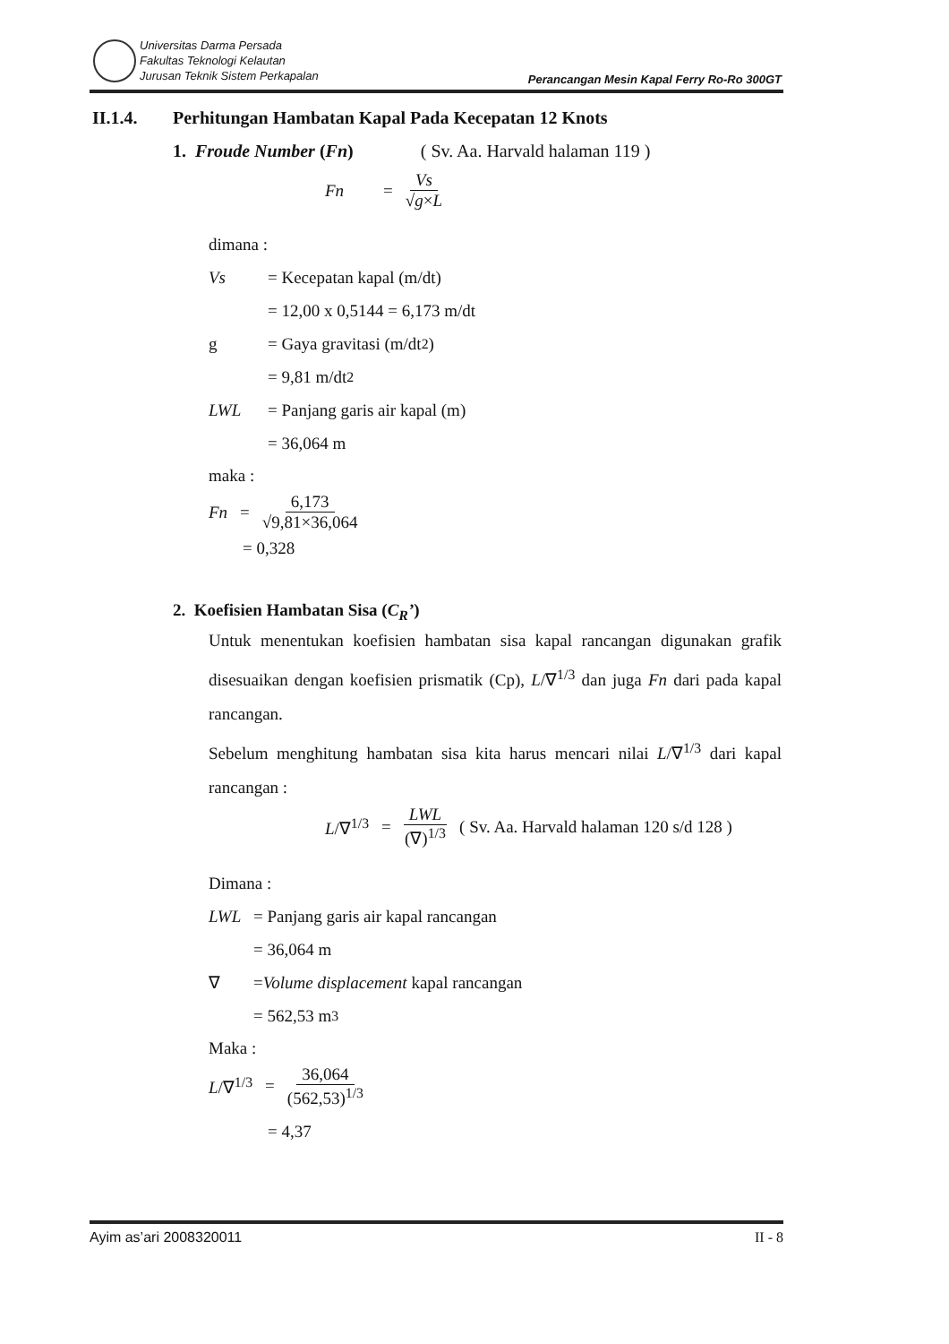Universitas Darma Persada
Fakultas Teknologi Kelautan
Jurusan Teknik Sistem Perkapalan
Perancangan Mesin Kapal Ferry Ro-Ro 300GT
II.1.4. Perhitungan Hambatan Kapal Pada Kecepatan 12 Knots
1. Froude Number (Fn) ( Sv. Aa. Harvald halaman 119 )
Fn = Vs √g×L
dimana :
Vs = Kecepatan kapal (m/dt)
= 12,00 x 0,5144 = 6,173 m/dt
g = Gaya gravitasi (m/dt<sup>2</sup>)
= 9,81 m/dt<sup>2</sup>
LWL = Panjang garis air kapal (m)
= 36,064 m
maka :
Fn = 6,173 √9,81×36,064
= 0,328
2. Koefisien Hambatan Sisa (C<sub>R</sub>’)
Untuk menentukan koefisien hambatan sisa kapal rancangan digunakan grafik disesuaikan dengan koefisien prismatik (Cp), L/∇<sup>1/3</sup> dan juga Fn dari pada kapal rancangan.
Sebelum menghitung hambatan sisa kita harus mencari nilai L/∇<sup>1/3</sup> dari kapal rancangan :
L/∇<sup>1/3</sup> = LWL (∇)<sup>1/3</sup> ( Sv. Aa. Harvald halaman 120 s/d 128 )
Dimana :
LWL = Panjang garis air kapal rancangan
= 36,064 m
∇ = Volume displacement kapal rancangan
= 562,53 m<sup>3</sup>
Maka :
L/∇<sup>1/3</sup> = 36,064 (562,53)<sup>1/3</sup>
= 4,37
Ayim as’ari 2008320011 II - 8